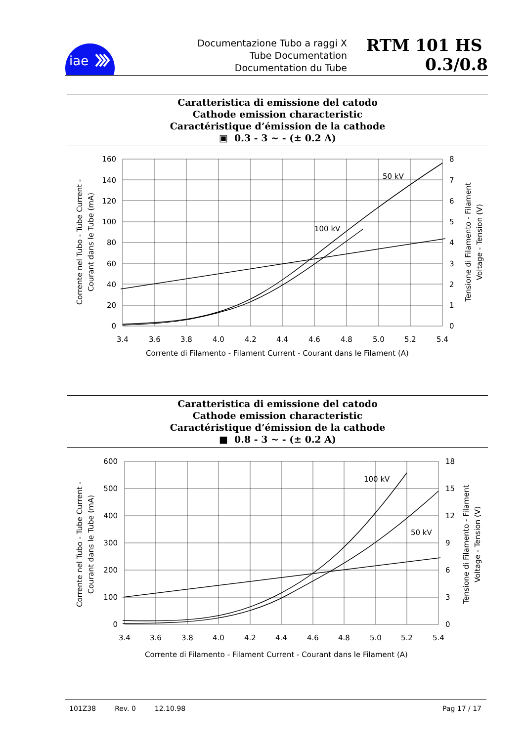iae
Documentazione Tubo a raggi X
Tube Documentation
Documentation du Tube
RTM 101 HS 0.3/0.8
Caratteristica di emissione del catodo
Cathode emission characteristic
Caractéristique d’émission de la cathode
▣ 0.3 - 3 ~ - (± 0.2 A)
50 kV
100 kV
160
140
120
100
80
60
40
20
0
8
7
6
5
4
3
2
1
0
3.4
3.6
3.8
4.0
4.2
4.4
4.6
4.8
5.0
5.2
5.4
Corrente di Filamento - Filament Current - Courant dans le Filament (A)
Corrente nel Tubo - Tube Current -
Courant dans le Tube (mA)
Tensione di Filamento - Filament
Voltage - Tension (V)
Caratteristica di emissione del catodo
Cathode emission characteristic
Caractéristique d’émission de la cathode
■ 0.8 - 3 ~ - (± 0.2 A)
100 kV
50 kV
600
500
400
300
200
100
0
18
15
12
9
6
3
0
3.4
3.6
3.8
4.0
4.2
4.4
4.6
4.8
5.0
5.2
5.4
Corrente di Filamento - Filament Current - Courant dans le Filament (A)
Corrente nel Tubo - Tube Current -
Courant dans le Tube (mA)
Tensione di Filamento - Filament
Voltage - Tension (V)
101Z38 Rev. 0 12.10.98 Pag 17 / 17